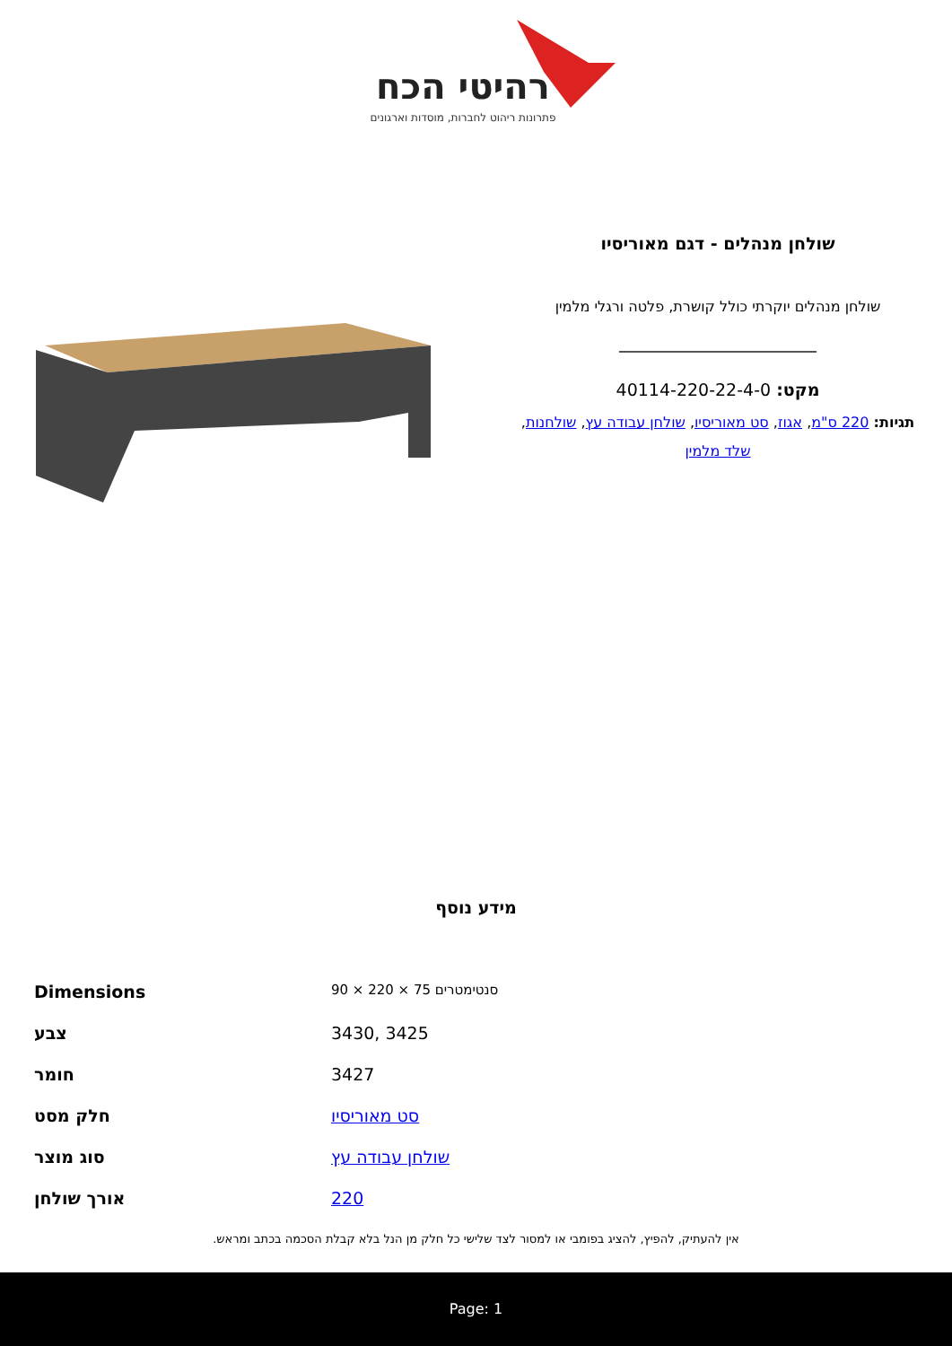רהיטי הכח
פתרונות ריהוט לחברות, מוסדות וארגונים
שולחן מנהלים - דגם מאוריסיו
שולחן מנהלים יוקרתי כולל קושרת, פלטה ורגלי מלמין
מקט: 40114-220-22-4-0
תגיות: 220 ס"מ, אגוז, סט מאוריסיו, שולחן עבודה עץ, שולחנות, שלד מלמין
מידע נוסף
| Dimensions | 90 × 220 × 75 סנטימטרים |
| צבע | 3430, 3425 |
| חומר | 3427 |
| חלק מסט | סט מאוריסיו |
| סוג מוצר | שולחן עבודה עץ |
| אורך שולחן | 220 |
אין להעתיק, להפיץ, להציג בפומבי או למסור לצד שלישי כל חלק מן הנל בלא קבלת הסכמה בכתב ומראש.
Page: 1